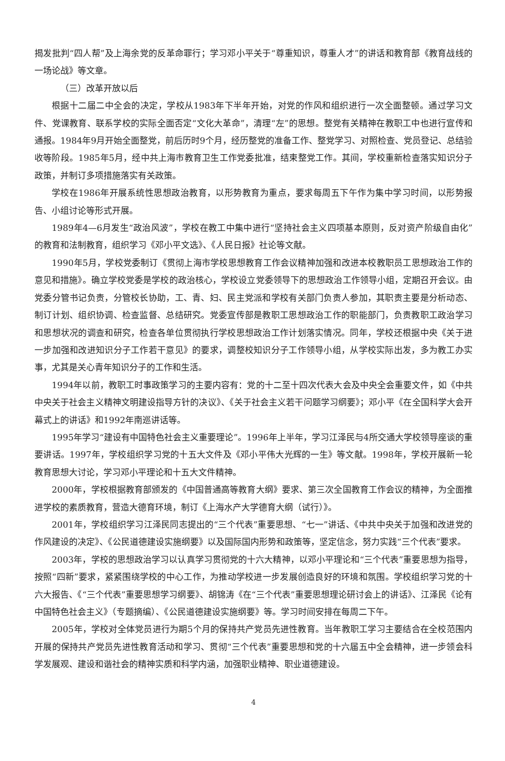揭发批判“四人帮”及上海余党的反革命罪行；学习邓小平关于“尊重知识，尊重人才”的讲话和教育部《教育战线的一场论战》等文章。
（三）改革开放以后
根据十二届二中全会的决定，学校从1983年下半年开始，对党的作风和组织进行一次全面整顿。通过学习文件、党课教育、联系学校的实际全面否定“文化大革命”，清理“左”的思想。整党有关精神在教职工中也进行宣传和通报。1984年9月开始全面整党，前后历时9个月，经历整党的准备工作、整党学习、对照检查、党员登记、总结验收等阶段。1985年5月，经中共上海市教育卫生工作党委批准，结束整党工作。其间，学校重新检查落实知识分子政策，并制订多项措施落实有关政策。
学校在1986年开展系统性思想政治教育，以形势教育为重点，要求每周五下午作为集中学习时间，以形势报告、小组讨论等形式开展。
1989年4—6月发生“政治风波”，学校在教工中集中进行“坚持社会主义四项基本原则，反对资产阶级自由化”的教育和法制教育，组织学习《邓小平文选》、《人民日报》社论等文献。
1990年5月，学校党委制订《贯彻上海市学校思想教育工作会议精神加强和改进本校教职员工思想政治工作的意见和措施》。确立学校党委是学校的政治核心，学校设立党委领导下的思想政治工作领导小组，定期召开会议。由党委分管书记负责，分管校长协助，工、青、妇、民主党派和学校有关部门负责人参加，其职责主要是分析动态、制订计划、组织协调、检查监督、总结研究。党委宣传部是教职工思想政治工作的职能部门，负责教职工政治学习和思想状况的调查和研究，检查各单位贯彻执行学校思想政治工作计划落实情况。同年，学校还根据中央《关于进一步加强和改进知识分子工作若干意见》的要求，调整校知识分子工作领导小组，从学校实际出发，多为教工办实事，尤其是关心青年知识分子的工作和生活。
1994年以前，教职工时事政策学习的主要内容有：党的十二至十四次代表大会及中央全会重要文件，如《中共中央关于社会主义精神文明建设指导方针的决议》、《关于社会主义若干问题学习纲要》；邓小平《在全国科学大会开幕式上的讲话》和1992年南巡讲话等。
1995年学习“建设有中国特色社会主义重要理论”。1996年上半年，学习江泽民与4所交通大学校领导座谈的重要讲话。1997年，学校组织学习党的十五大文件及《邓小平伟大光辉的一生》等文献。1998年，学校开展新一轮教育思想大讨论，学习邓小平理论和十五大文件精神。
2000年，学校根据教育部颁发的《中国普通高等教育大纲》要求、第三次全国教育工作会议的精神，为全面推进学校的素质教育，营造大德育环境，制订《上海水产大学德育大纲（试行）》。
2001年，学校组织学习江泽民同志提出的“三个代表”重要思想、“七一”讲话、《中共中央关于加强和改进党的作风建设的决定》、《公民道德建设实施纲要》以及国际国内形势和政策等，坚定信念，努力实践“三个代表”要求。
2003年，学校的思想政治学习以认真学习贯彻党的十六大精神，以邓小平理论和“三个代表”重要思想为指导，按照“四新”要求，紧紧围绕学校的中心工作，为推动学校进一步发展创造良好的环境和氛围。学校组织学习党的十六大报告、《“三个代表”重要思想学习纲要》、胡锦涛《在“三个代表”重要思想理论研讨会上的讲话》、江泽民《论有中国特色社会主义》（专题摘编）、《公民道德建设实施纲要》等。学习时间安排在每周二下午。
2005年，学校对全体党员进行为期5个月的保持共产党员先进性教育。当年教职工学习主要结合在全校范围内开展的保持共产党员先进性教育活动和学习、贯彻“三个代表”重要思想和党的十六届五中全会精神，进一步领会科学发展观、建设和谐社会的精神实质和科学内涵，加强职业精神、职业道德建设。
4